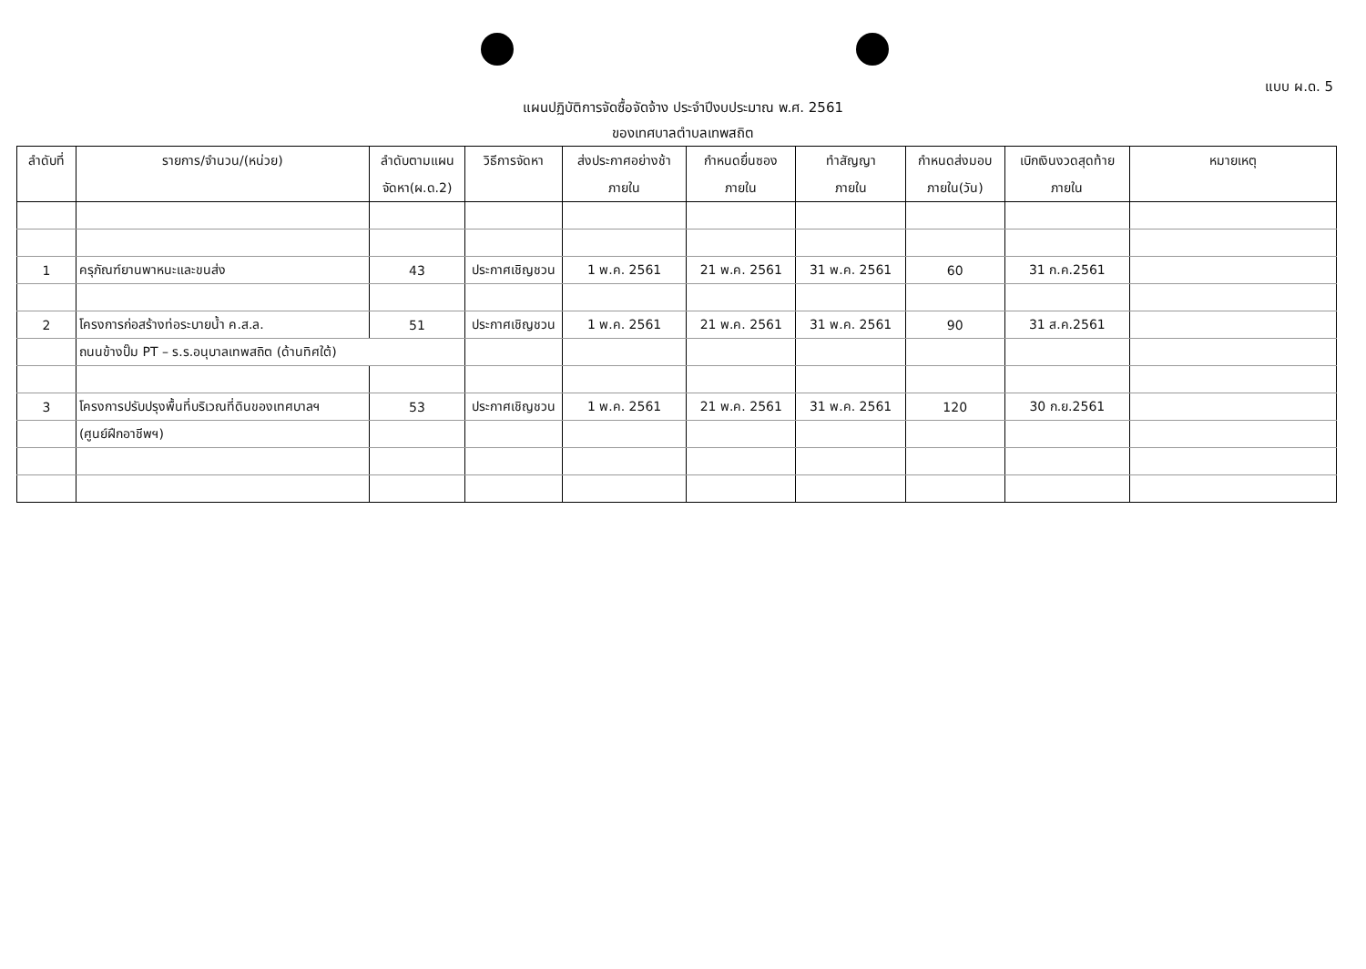แบบ ผ.ด. 5
แผนปฏิบัติการจัดซื้อจัดจ้าง ประจำปีงบประมาณ พ.ศ. 2561
ของเทศบาลตำบลเทพสถิต
| ลำดับที่ | รายการ/จำนวน/(หน่วย) | ลำดับตามแผน จัดหา(ผ.ด.2) | วิธีการจัดหา | ส่งประกาศอย่างช้า ภายใน | กำหนดยื่นซอง ภายใน | ทำสัญญา ภายใน | กำหนดส่งมอบ ภายใน(วัน) | เบิกเงินงวดสุดท้าย ภายใน | หมายเหตุ |
| --- | --- | --- | --- | --- | --- | --- | --- | --- | --- |
| 1 | ครุภัณฑ์ยานพาหนะและขนส่ง | 43 | ประกาศเชิญชวน | 1 พ.ค. 2561 | 21 พ.ค. 2561 | 31 พ.ค. 2561 | 60 | 31 ก.ค.2561 | |
| 2 | โครงการก่อสร้างท่อระบายน้ำ ค.ส.ล. | 51 | ประกาศเชิญชวน | 1 พ.ค. 2561 | 21 พ.ค. 2561 | 31 พ.ค. 2561 | 90 | 31 ส.ค.2561 | |
| | ถนนข้างปั๊ม PT – ร.ร.อนุบาลเทพสถิต (ด้านทิศใต้) | | | | | | | | |
| 3 | โครงการปรับปรุงพื้นที่บริเวณที่ดินของเทศบาลฯ | 53 | ประกาศเชิญชวน | 1 พ.ค. 2561 | 21 พ.ค. 2561 | 31 พ.ค. 2561 | 120 | 30 ก.ย.2561 | |
| | (ศูนย์ฝึกอาชีพฯ) | | | | | | | | |